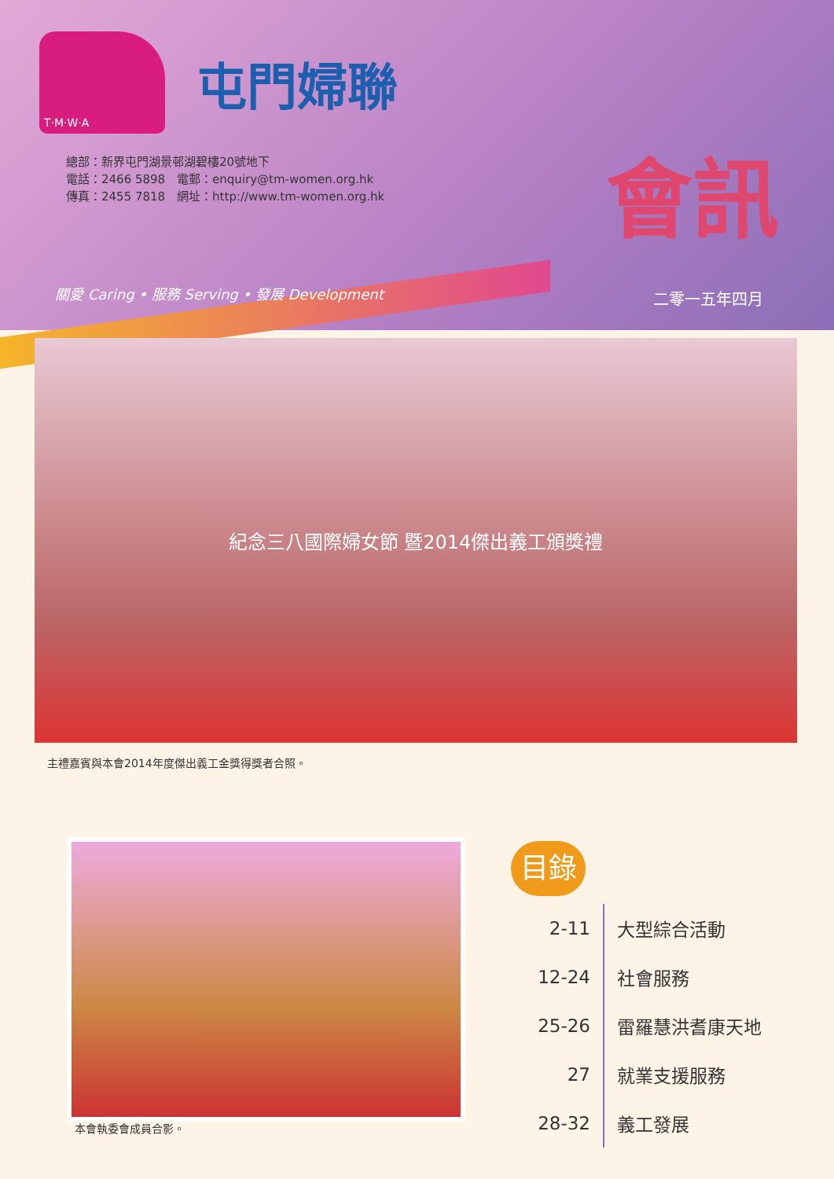T·M·W·A
屯門婦聯
總部：新界屯門湖景邨湖碧樓20號地下
電話：2466 5898　電郵：enquiry@tm-women.org.hk
傳真：2455 7818　網址：http://www.tm-women.org.hk
會訊
關愛 Caring • 服務 Serving • 發展 Development
二零一五年四月
紀念三八國際婦女節 暨2014傑出義工頒獎禮
主禮嘉賓與本會2014年度傑出義工金獎得獎者合照。
本會執委會成員合影。
目錄
| 2-11 | 大型綜合活動 |
| 12-24 | 社會服務 |
| 25-26 | 雷羅慧洪耆康天地 |
| 27 | 就業支援服務 |
| 28-32 | 義工發展 |